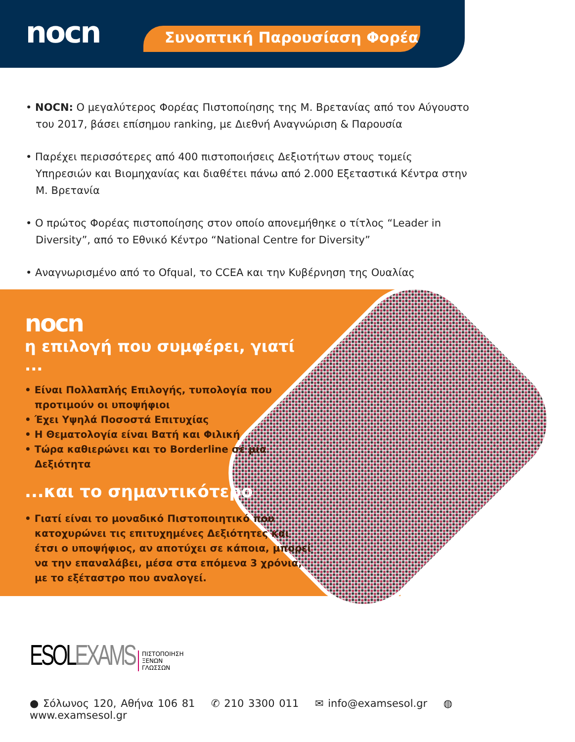nocn Συνοπτική Παρουσίαση Φορέα
• NOCN: Ο μεγαλύτερος Φορέας Πιστοποίησης της Μ. Βρετανίας από τον Αύγουστο του 2017, βάσει επίσημου ranking, με Διεθνή Αναγνώριση & Παρουσία
• Παρέχει περισσότερες από 400 πιστοποιήσεις Δεξιοτήτων στους τομείς Υπηρεσιών και Βιομηχανίας και διαθέτει πάνω από 2.000 Εξεταστικά Κέντρα στην Μ. Βρετανία
• Ο πρώτος Φορέας πιστοποίησης στον οποίο απονεμήθηκε ο τίτλος “Leader in Diversity”, από το Εθνικό Κέντρο “National Centre for Diversity”
• Αναγνωρισμένο από το Ofqual, το CCEA και την Κυβέρνηση της Ουαλίας
nocn
η επιλογή που συμφέρει, γιατί ...
• Είναι Πολλαπλής Επιλογής, τυπολογία που προτιμούν οι υποψήφιοι
• Έχει Υψηλά Ποσοστά Επιτυχίας
• Η Θεματολογία είναι Βατή και Φιλική
• Τώρα καθιερώνει και το Borderline σε μία Δεξιότητα
...και το σημαντικότερο
• Γιατί είναι το μοναδικό Πιστοποιητικό που κατοχυρώνει τις επιτυχημένες Δεξιότητες και έτσι ο υποψήφιος, αν αποτύχει σε κάποια, μπορεί να την επαναλάβει, μέσα στα επόμενα 3 χρόνια, με το εξέταστρο που αναλογεί.
ESOLEXAMS ΠΙΣΤΟΠΟΙΗΣΗ
ΞΕΝΩΝ
ΓΛΩΣΣΩΝ
● Σόλωνος 120, Αθήνα 106 81 ✆ 210 3300 011 ✉ info@examsesol.gr ◍ www.examsesol.gr